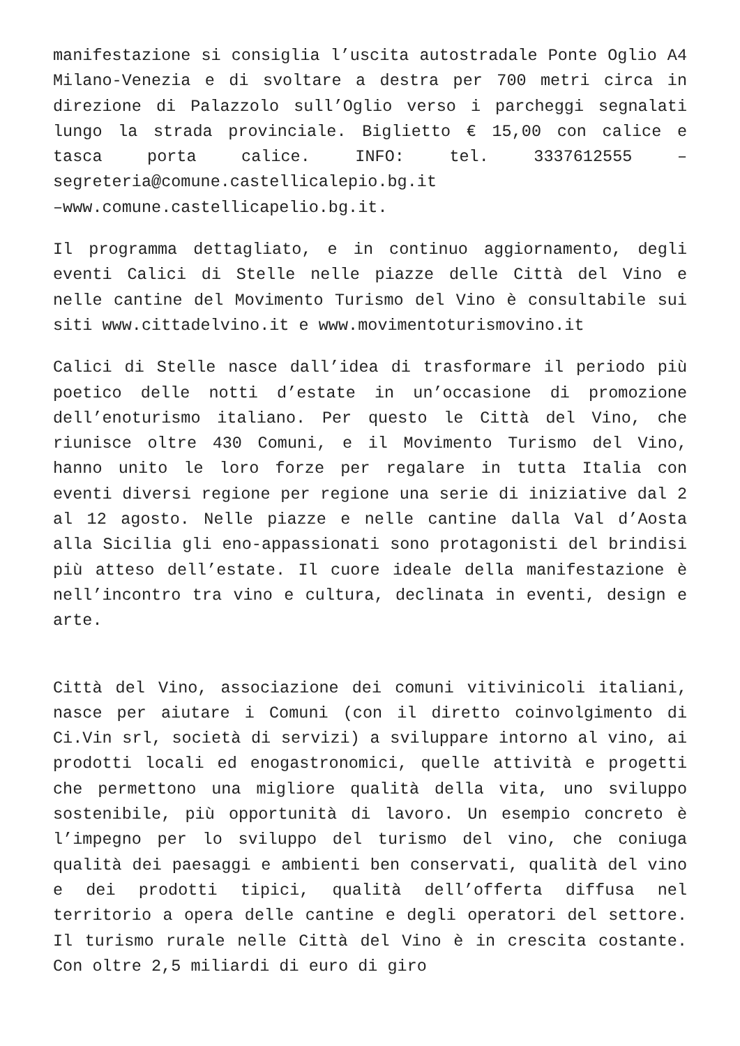manifestazione si consiglia l’uscita autostradale Ponte Oglio A4 Milano-Venezia e di svoltare a destra per 700 metri circa in direzione di Palazzolo sull’Oglio verso i parcheggi segnalati lungo la strada provinciale. Biglietto € 15,00 con calice e tasca porta calice. INFO: tel. 3337612555 – segreteria@comune.castellicalepio.bg.it
–www.comune.castellicapelio.bg.it.
Il programma dettagliato, e in continuo aggiornamento, degli eventi Calici di Stelle nelle piazze delle Città del Vino e nelle cantine del Movimento Turismo del Vino è consultabile sui siti www.cittadelvino.it e www.movimentoturismovino.it
Calici di Stelle nasce dall’idea di trasformare il periodo più poetico delle notti d’estate in un’occasione di promozione dell’enoturismo italiano. Per questo le Città del Vino, che riunisce oltre 430 Comuni, e il Movimento Turismo del Vino, hanno unito le loro forze per regalare in tutta Italia con eventi diversi regione per regione una serie di iniziative dal 2 al 12 agosto. Nelle piazze e nelle cantine dalla Val d’Aosta alla Sicilia gli eno-appassionati sono protagonisti del brindisi più atteso dell’estate. Il cuore ideale della manifestazione è nell’incontro tra vino e cultura, declinata in eventi, design e arte.
Città del Vino, associazione dei comuni vitivinicoli italiani, nasce per aiutare i Comuni (con il diretto coinvolgimento di Ci.Vin srl, società di servizi) a sviluppare intorno al vino, ai prodotti locali ed enogastronomici, quelle attività e progetti che permettono una migliore qualità della vita, uno sviluppo sostenibile, più opportunità di lavoro. Un esempio concreto è l’impegno per lo sviluppo del turismo del vino, che coniuga qualità dei paesaggi e ambienti ben conservati, qualità del vino e dei prodotti tipici, qualità dell’offerta diffusa nel territorio a opera delle cantine e degli operatori del settore. Il turismo rurale nelle Città del Vino è in crescita costante. Con oltre 2,5 miliardi di euro di giro